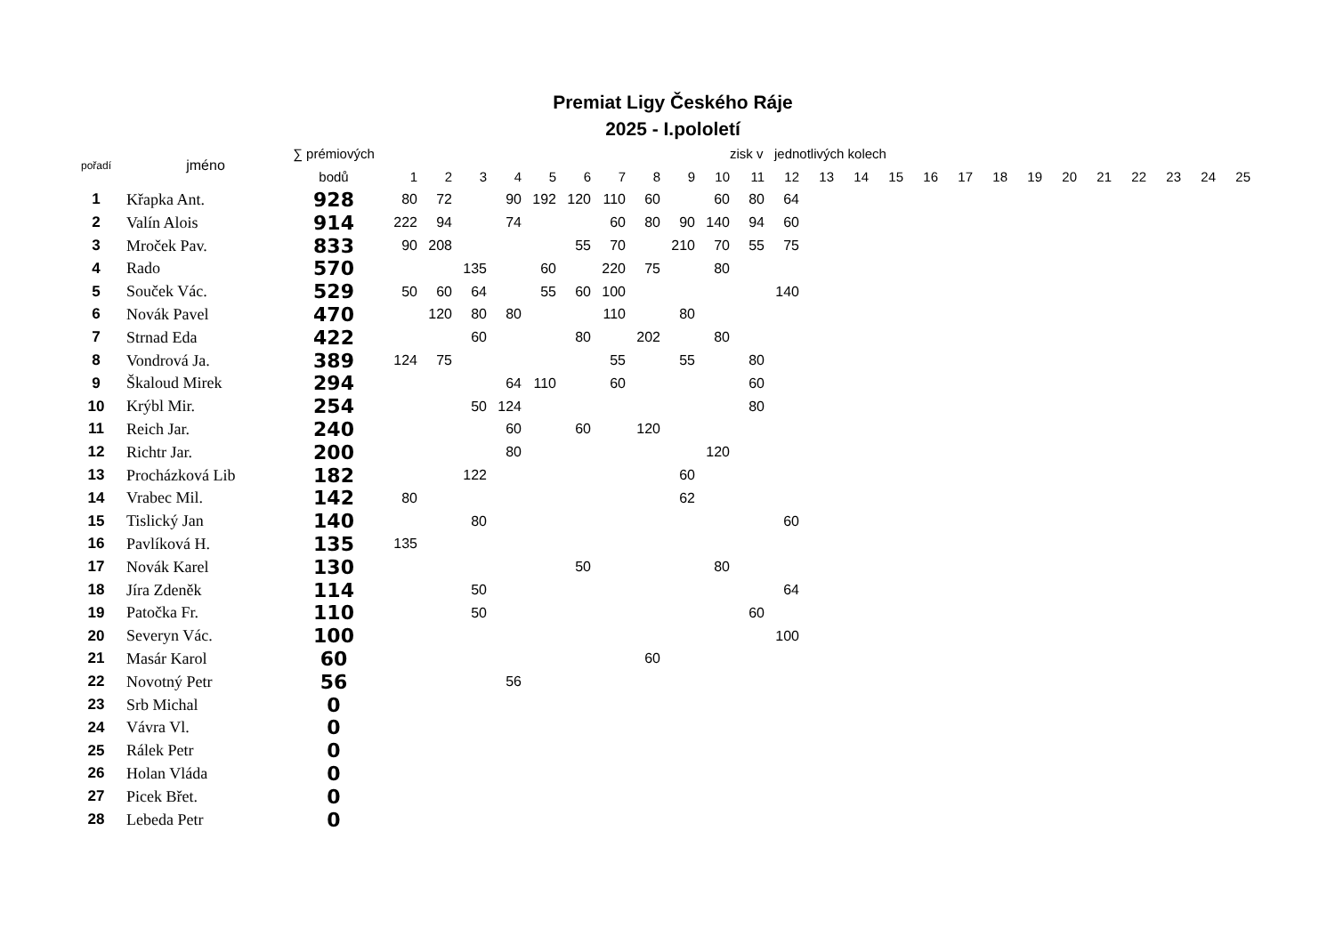Premiat Ligy Českého Ráje
2025 - I.pololetí
| pořadí | jméno | ∑ prémiových | | | | | | | | | | | zisk v jednotlivých kolech | | | | | | | | | | | | | | |
| --- | --- | --- | --- | --- | --- | --- | --- | --- | --- | --- | --- | --- | --- | --- | --- | --- | --- | --- | --- | --- | --- | --- | --- | --- | --- | --- | --- |
| | | bodů | 1 | 2 | 3 | 4 | 5 | 6 | 7 | 8 | 9 | 10 | 11 | 12 | 13 | 14 | 15 | 16 | 17 | 18 | 19 | 20 | 21 | 22 | 23 | 24 | 25 |
| 1 | Křapka Ant. | 928 | 80 | 72 | | 90 | 192 | 120 | 110 | 60 | | 60 | 80 | 64 | | | | | | | | | | | | | |
| 2 | Valín Alois | 914 | 222 | 94 | | 74 | | | 60 | 80 | 90 | 140 | 94 | 60 | | | | | | | | | | | | | |
| 3 | Mroček Pav. | 833 | 90 | 208 | | | | 55 | 70 | | 210 | 70 | 55 | 75 | | | | | | | | | | | | | |
| 4 | Rado | 570 | | | 135 | | 60 | | 220 | 75 | | 80 | | | | | | | | | | | | | | | |
| 5 | Souček Vác. | 529 | 50 | 60 | 64 | | 55 | 60 | 100 | | | | | 140 | | | | | | | | | | | | | |
| 6 | Novák Pavel | 470 | | 120 | 80 | 80 | | | 110 | | 80 | | | | | | | | | | | | | | | | |
| 7 | Strnad Eda | 422 | | | 60 | | | 80 | | 202 | | 80 | | | | | | | | | | | | | | | |
| 8 | Vondrová Ja. | 389 | 124 | 75 | | | | | 55 | | 55 | | 80 | | | | | | | | | | | | | | |
| 9 | Škaloud Mirek | 294 | | | | 64 | 110 | | 60 | | | | 60 | | | | | | | | | | | | | | |
| 10 | Krýbl Mir. | 254 | | | 50 | 124 | | | | | | | 80 | | | | | | | | | | | | | | |
| 11 | Reich Jar. | 240 | | | | 60 | | 60 | | 120 | | | | | | | | | | | | | | | | | |
| 12 | Richtr Jar. | 200 | | | | 80 | | | | | | 120 | | | | | | | | | | | | | | | |
| 13 | Procházková Lib | 182 | | | 122 | | | | | | 60 | | | | | | | | | | | | | | | | |
| 14 | Vrabec Mil. | 142 | 80 | | | | | | | | 62 | | | | | | | | | | | | | | | | |
| 15 | Tislický Jan | 140 | | | 80 | | | | | | | | | 60 | | | | | | | | | | | | | |
| 16 | Pavlíková H. | 135 | 135 | | | | | | | | | | | | | | | | | | | | | | | | |
| 17 | Novák Karel | 130 | | | | | | 50 | | | | 80 | | | | | | | | | | | | | | | |
| 18 | Jíra Zdeněk | 114 | | | 50 | | | | | | | | | 64 | | | | | | | | | | | | | |
| 19 | Patočka Fr. | 110 | | | 50 | | | | | | | | 60 | | | | | | | | | | | | | | |
| 20 | Severyn Vác. | 100 | | | | | | | | | | | | 100 | | | | | | | | | | | | | |
| 21 | Masár Karol | 60 | | | | | | | | 60 | | | | | | | | | | | | | | | | | |
| 22 | Novotný Petr | 56 | | | | 56 | | | | | | | | | | | | | | | | | | | | | |
| 23 | Srb Michal | 0 | | | | | | | | | | | | | | | | | | | | | | | | | |
| 24 | Vávra Vl. | 0 | | | | | | | | | | | | | | | | | | | | | | | | | |
| 25 | Rálek Petr | 0 | | | | | | | | | | | | | | | | | | | | | | | | | |
| 26 | Holan Vláda | 0 | | | | | | | | | | | | | | | | | | | | | | | | | |
| 27 | Picek Břet. | 0 | | | | | | | | | | | | | | | | | | | | | | | | | |
| 28 | Lebeda Petr | 0 | | | | | | | | | | | | | | | | | | | | | | | | | |